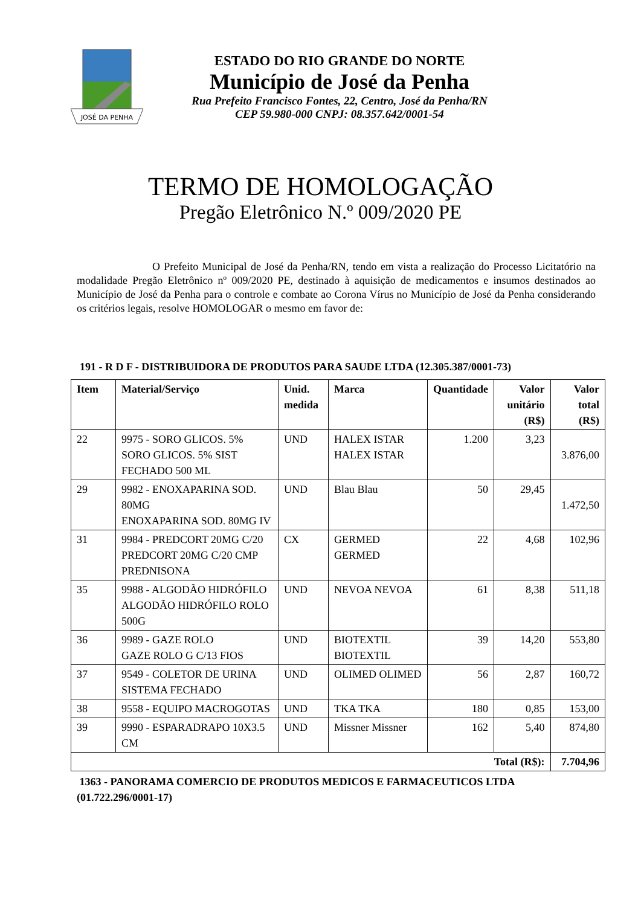JOSÉ DA PENHA
ESTADO DO RIO GRANDE DO NORTE
Município de José da Penha
Rua Prefeito Francisco Fontes, 22, Centro, José da Penha/RN
CEP 59.980-000 CNPJ: 08.357.642/0001-54
TERMO DE HOMOLOGAÇÃO
Pregão Eletrônico N.º 009/2020 PE
O Prefeito Municipal de José da Penha/RN, tendo em vista a realização do Processo Licitatório na modalidade Pregão Eletrônico nº 009/2020 PE, destinado à aquisição de medicamentos e insumos destinados ao Município de José da Penha para o controle e combate ao Corona Vírus no Município de José da Penha considerando os critérios legais, resolve HOMOLOGAR o mesmo em favor de:
191 - R D F - DISTRIBUIDORA DE PRODUTOS PARA SAUDE LTDA (12.305.387/0001-73)
| Item | Material/Serviço | Unid. medida | Marca | Quantidade | Valor unitário (R$) | Valor total (R$) |
| --- | --- | --- | --- | --- | --- | --- |
| 22 | 9975 - SORO GLICOS. 5% SORO GLICOS. 5% SIST FECHADO 500 ML | UND | HALEX ISTAR HALEX ISTAR | 1.200 | 3,23 | 3.876,00 |
| 29 | 9982 - ENOXAPARINA SOD. 80MG ENOXAPARINA SOD. 80MG IV | UND | Blau Blau | 50 | 29,45 | 1.472,50 |
| 31 | 9984 - PREDCORT 20MG C/20 PREDCORT 20MG C/20 CMP PREDNISONA | CX | GERMED GERMED | 22 | 4,68 | 102,96 |
| 35 | 9988 - ALGODÃO HIDRÓFILO ALGODÃO HIDRÓFILO ROLO 500G | UND | NEVOA NEVOA | 61 | 8,38 | 511,18 |
| 36 | 9989 - GAZE ROLO GAZE ROLO G C/13 FIOS | UND | BIOTEXTIL BIOTEXTIL | 39 | 14,20 | 553,80 |
| 37 | 9549 - COLETOR DE URINA SISTEMA FECHADO | UND | OLIMED OLIMED | 56 | 2,87 | 160,72 |
| 38 | 9558 - EQUIPO MACROGOTAS | UND | TKA TKA | 180 | 0,85 | 153,00 |
| 39 | 9990 - ESPARADRAPO 10X3.5 CM | UND | Missner Missner | 162 | 5,40 | 874,80 |
| Total (R$): | | | | | | 7.704,96 |
1363 - PANORAMA COMERCIO DE PRODUTOS MEDICOS E FARMACEUTICOS LTDA
(01.722.296/0001-17)